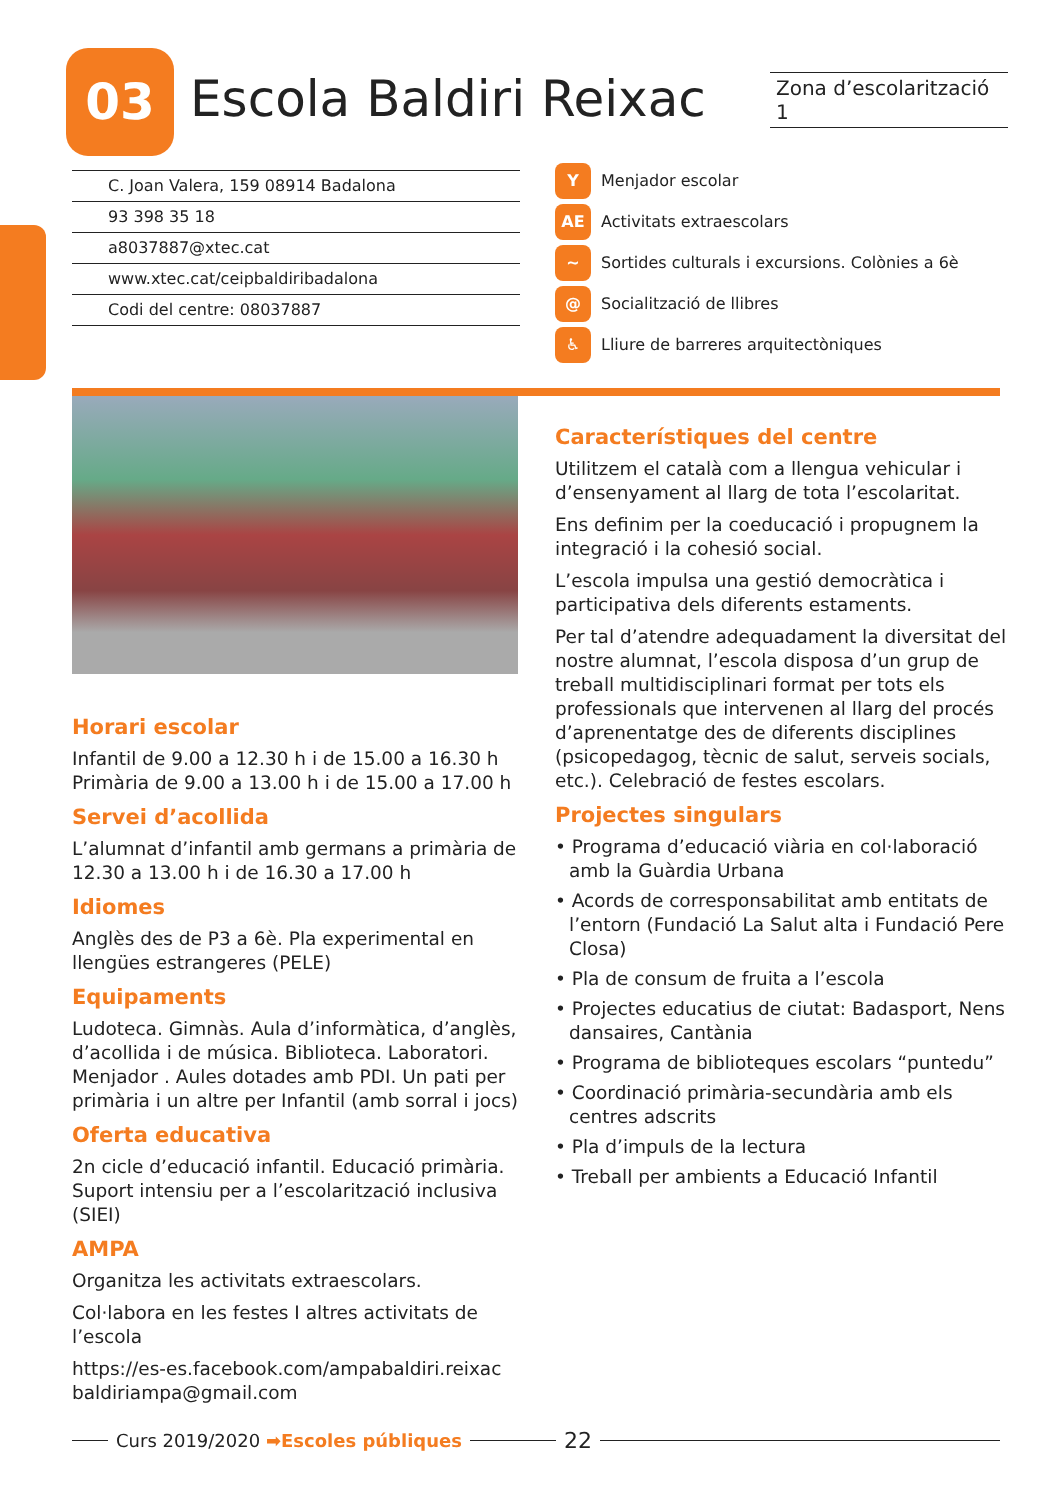03 Escola Baldiri Reixac
Zona d’escolarització 1
C. Joan Valera, 159 08914 Badalona
93 398 35 18
a8037887@xtec.cat
www.xtec.cat/ceipbaldiribadalona
Codi del centre: 08037887
Y Menjador escolar
AE Activitats extraescolars
~ Sortides culturals i excursions. Colònies a 6è
@ Socialització de llibres
♿ Lliure de barreres arquitectòniques
Horari escolar
Infantil de 9.00 a 12.30 h i de 15.00 a 16.30 h
Primària de 9.00 a 13.00 h i de 15.00 a 17.00 h
Servei d’acollida
L’alumnat d’infantil amb germans a primària de 12.30 a 13.00 h i de 16.30 a 17.00 h
Idiomes
Anglès des de P3 a 6è. Pla experimental en llengües estrangeres (PELE)
Equipaments
Ludoteca. Gimnàs. Aula d’informàtica, d’anglès, d’acollida i de música. Biblioteca. Laboratori. Menjador . Aules dotades amb PDI. Un pati per primària i un altre per Infantil (amb sorral i jocs)
Oferta educativa
2n cicle d’educació infantil. Educació primària. Suport intensiu per a l’escolarització inclusiva (SIEI)
AMPA
Organitza les activitats extraescolars.
Col·labora en les festes I altres activitats de l’escola
https://es-es.facebook.com/ampabaldiri.reixac
baldiriampa@gmail.com
Característiques del centre
Utilitzem el català com a llengua vehicular i d’ensenyament al llarg de tota l’escolaritat.
Ens definim per la coeducació i propugnem la integració i la cohesió social.
L’escola impulsa una gestió democràtica i participativa dels diferents estaments.
Per tal d’atendre adequadament la diversitat del nostre alumnat, l’escola disposa d’un grup de treball multidisciplinari format per tots els professionals que intervenen al llarg del procés d’aprenentatge des de diferents disciplines (psicopedagog, tècnic de salut, serveis socials, etc.). Celebració de festes escolars.
Projectes singulars
• Programa d’educació viària en col·laboració amb la Guàrdia Urbana
• Acords de corresponsabilitat amb entitats de l’entorn (Fundació La Salut alta i Fundació Pere Closa)
• Pla de consum de fruita a l’escola
• Projectes educatius de ciutat: Badasport, Nens dansaires, Cantània
• Programa de biblioteques escolars “puntedu”
• Coordinació primària-secundària amb els centres adscrits
• Pla d’impuls de la lectura
• Treball per ambients a Educació Infantil
Curs 2019/2020 ➡Escoles públiques 22